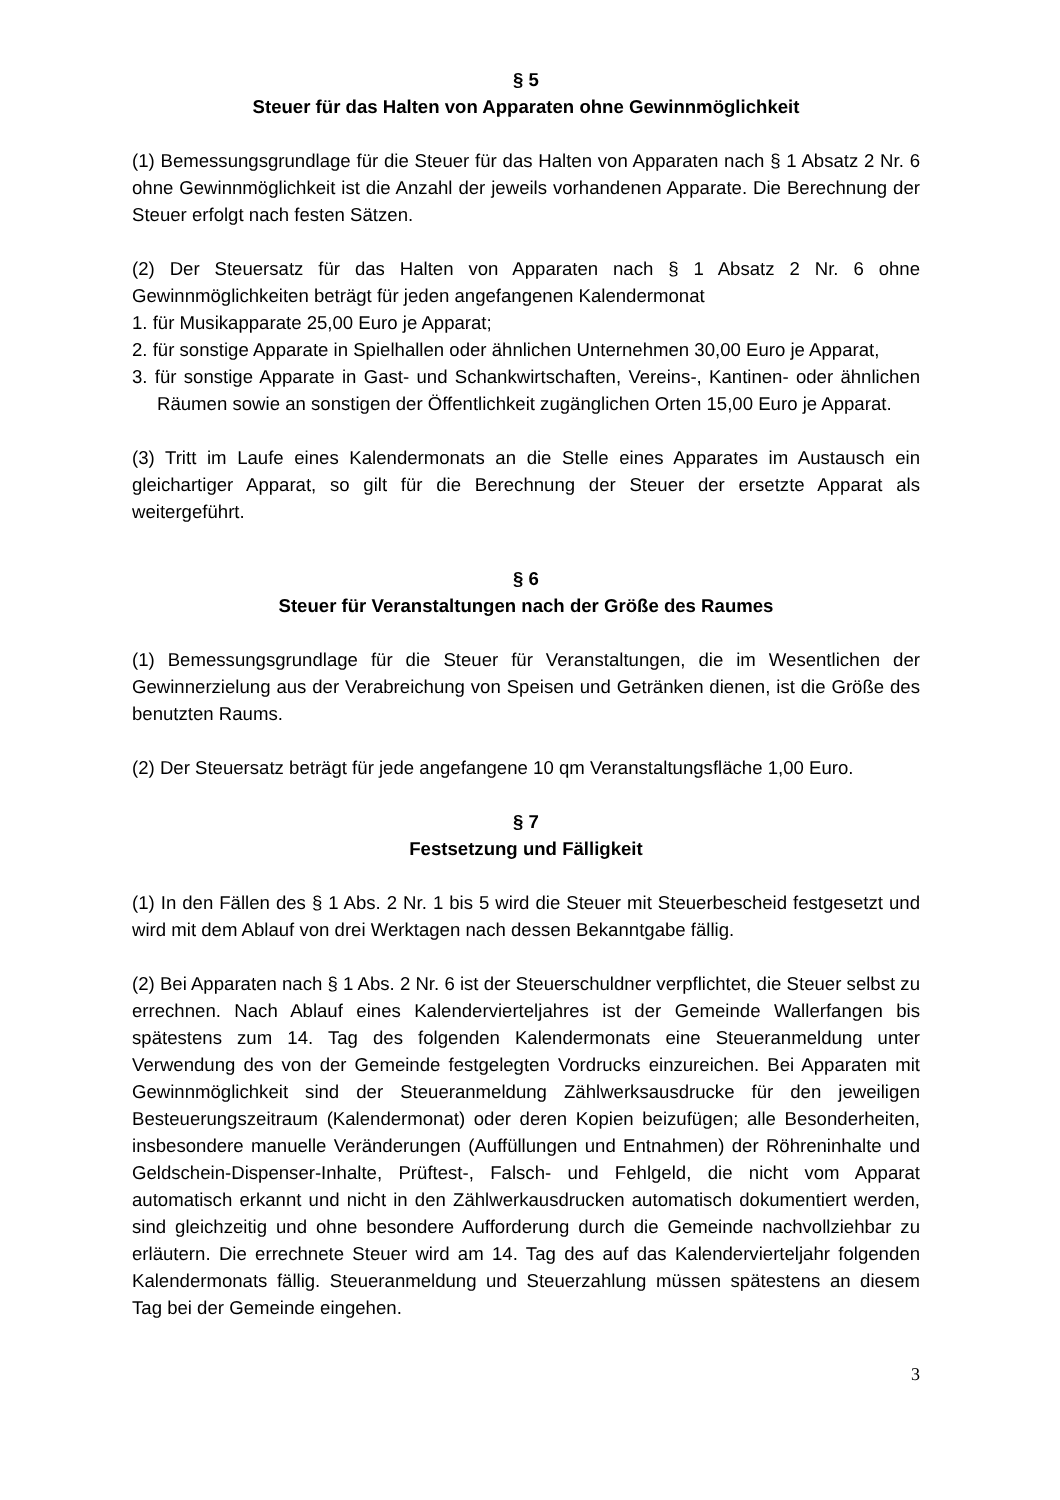§ 5
Steuer für das Halten von Apparaten ohne Gewinnmöglichkeit
(1) Bemessungsgrundlage für die Steuer für das Halten von Apparaten nach § 1 Absatz 2 Nr. 6 ohne Gewinnmöglichkeit ist die Anzahl der jeweils vorhandenen Apparate. Die Berechnung der Steuer erfolgt nach festen Sätzen.
(2) Der Steuersatz für das Halten von Apparaten nach § 1 Absatz 2 Nr. 6 ohne Gewinnmöglichkeiten beträgt für jeden angefangenen Kalendermonat
1. für Musikapparate 25,00 Euro je Apparat;
2. für sonstige Apparate in Spielhallen oder ähnlichen Unternehmen 30,00 Euro je Apparat,
3. für sonstige Apparate in Gast- und Schankwirtschaften, Vereins-, Kantinen- oder ähnlichen Räumen sowie an sonstigen der Öffentlichkeit zugänglichen Orten 15,00 Euro je Apparat.
(3) Tritt im Laufe eines Kalendermonats an die Stelle eines Apparates im Austausch ein gleichartiger Apparat, so gilt für die Berechnung der Steuer der ersetzte Apparat als weitergeführt.
§ 6
Steuer für Veranstaltungen nach der Größe des Raumes
(1) Bemessungsgrundlage für die Steuer für Veranstaltungen, die im Wesentlichen der Gewinnerzielung aus der Verabreichung von Speisen und Getränken dienen, ist die Größe des benutzten Raums.
(2) Der Steuersatz beträgt für jede angefangene 10 qm Veranstaltungsfläche 1,00 Euro.
§ 7
Festsetzung und Fälligkeit
(1) In den Fällen des § 1 Abs. 2 Nr. 1 bis 5 wird die Steuer mit Steuerbescheid festgesetzt und wird mit dem Ablauf von drei Werktagen nach dessen Bekanntgabe fällig.
(2) Bei Apparaten nach § 1 Abs. 2 Nr. 6 ist der Steuerschuldner verpflichtet, die Steuer selbst zu errechnen. Nach Ablauf eines Kalendervierteljahres ist der Gemeinde Wallerfangen bis spätestens zum 14. Tag des folgenden Kalendermonats eine Steueranmeldung unter Verwendung des von der Gemeinde festgelegten Vordrucks einzureichen. Bei Apparaten mit Gewinnmöglichkeit sind der Steueranmeldung Zählwerksausdrucke für den jeweiligen Besteuerungszeitraum (Kalendermonat) oder deren Kopien beizufügen; alle Besonderheiten, insbesondere manuelle Veränderungen (Auffüllungen und Entnahmen) der Röhreninhalte und Geldschein-Dispenser-Inhalte, Prüftest-, Falsch- und Fehlgeld, die nicht vom Apparat automatisch erkannt und nicht in den Zählwerkausdrucken automatisch dokumentiert werden, sind gleichzeitig und ohne besondere Aufforderung durch die Gemeinde nachvollziehbar zu erläutern. Die errechnete Steuer wird am 14. Tag des auf das Kalendervierteljahr folgenden Kalendermonats fällig. Steueranmeldung und Steuerzahlung müssen spätestens an diesem Tag bei der Gemeinde eingehen.
3